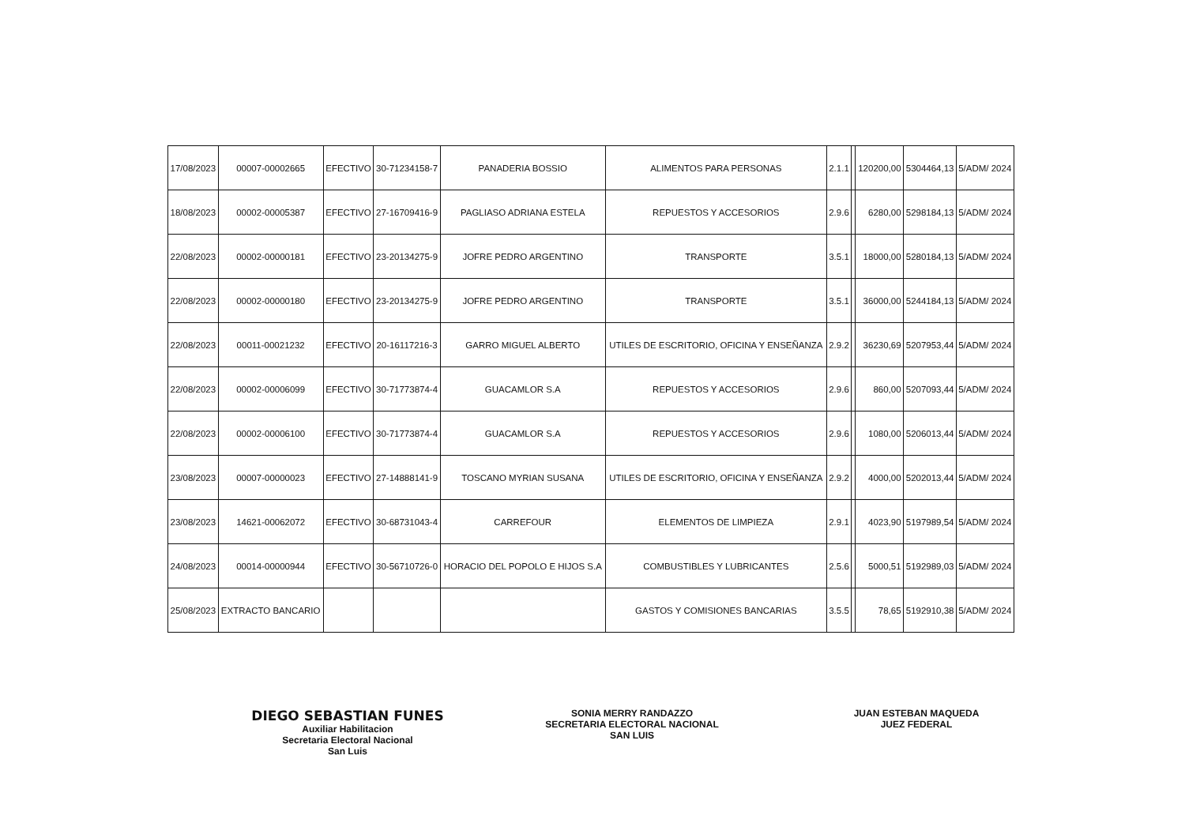| 17/08/2023 | 00007-00002665 | EFECTIVO | 30-71234158-7 | PANADERIA BOSSIO | ALIMENTOS PARA PERSONAS | 2.1.1 | | 120200,00 | 5304464,13 | 5/ADM/ 2024 |
| 18/08/2023 | 00002-00005387 | EFECTIVO | 27-16709416-9 | PAGLIASO ADRIANA ESTELA | REPUESTOS Y ACCESORIOS | 2.9.6 | | 6280,00 | 5298184,13 | 5/ADM/ 2024 |
| 22/08/2023 | 00002-00000181 | EFECTIVO | 23-20134275-9 | JOFRE PEDRO ARGENTINO | TRANSPORTE | 3.5.1 | | 18000,00 | 5280184,13 | 5/ADM/ 2024 |
| 22/08/2023 | 00002-00000180 | EFECTIVO | 23-20134275-9 | JOFRE PEDRO ARGENTINO | TRANSPORTE | 3.5.1 | | 36000,00 | 5244184,13 | 5/ADM/ 2024 |
| 22/08/2023 | 00011-00021232 | EFECTIVO | 20-16117216-3 | GARRO MIGUEL ALBERTO | UTILES DE ESCRITORIO, OFICINA Y ENSEÑANZA | 2.9.2 | | 36230,69 | 5207953,44 | 5/ADM/ 2024 |
| 22/08/2023 | 00002-00006099 | EFECTIVO | 30-71773874-4 | GUACAMLOR S.A | REPUESTOS Y ACCESORIOS | 2.9.6 | | 860,00 | 5207093,44 | 5/ADM/ 2024 |
| 22/08/2023 | 00002-00006100 | EFECTIVO | 30-71773874-4 | GUACAMLOR S.A | REPUESTOS Y ACCESORIOS | 2.9.6 | | 1080,00 | 5206013,44 | 5/ADM/ 2024 |
| 23/08/2023 | 00007-00000023 | EFECTIVO | 27-14888141-9 | TOSCANO MYRIAN SUSANA | UTILES DE ESCRITORIO, OFICINA Y ENSEÑANZA | 2.9.2 | | 4000,00 | 5202013,44 | 5/ADM/ 2024 |
| 23/08/2023 | 14621-00062072 | EFECTIVO | 30-68731043-4 | CARREFOUR | ELEMENTOS DE LIMPIEZA | 2.9.1 | | 4023,90 | 5197989,54 | 5/ADM/ 2024 |
| 24/08/2023 | 00014-00000944 | EFECTIVO | 30-56710726-0 | HORACIO DEL POPOLO E HIJOS S.A | COMBUSTIBLES Y LUBRICANTES | 2.5.6 | | 5000,51 | 5192989,03 | 5/ADM/ 2024 |
| 25/08/2023 | EXTRACTO BANCARIO | | | | GASTOS Y COMISIONES BANCARIAS | 3.5.5 | | 78,65 | 5192910,38 | 5/ADM/ 2024 |
DIEGO SEBASTIAN FUNES
Auxiliar Habilitacion
Secretaria Electoral Nacional
San Luis
SONIA MERRY RANDAZZO
SECRETARIA ELECTORAL NACIONAL
SAN LUIS
JUAN ESTEBAN MAQUEDA
JUEZ FEDERAL